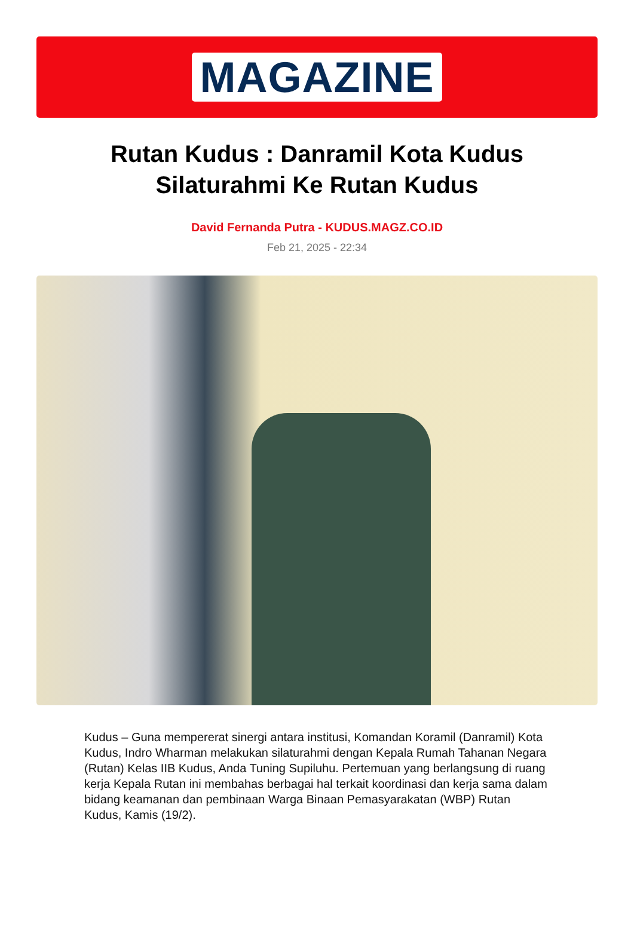MAGAZINE
Rutan Kudus : Danramil Kota Kudus Silaturahmi Ke Rutan Kudus
David Fernanda Putra - KUDUS.MAGZ.CO.ID
Feb 21, 2025 - 22:34
Kudus – Guna mempererat sinergi antara institusi, Komandan Koramil (Danramil) Kota Kudus, Indro Wharman melakukan silaturahmi dengan Kepala Rumah Tahanan Negara (Rutan) Kelas IIB Kudus, Anda Tuning Supiluhu. Pertemuan yang berlangsung di ruang kerja Kepala Rutan ini membahas berbagai hal terkait koordinasi dan kerja sama dalam bidang keamanan dan pembinaan Warga Binaan Pemasyarakatan (WBP) Rutan Kudus, Kamis (19/2).